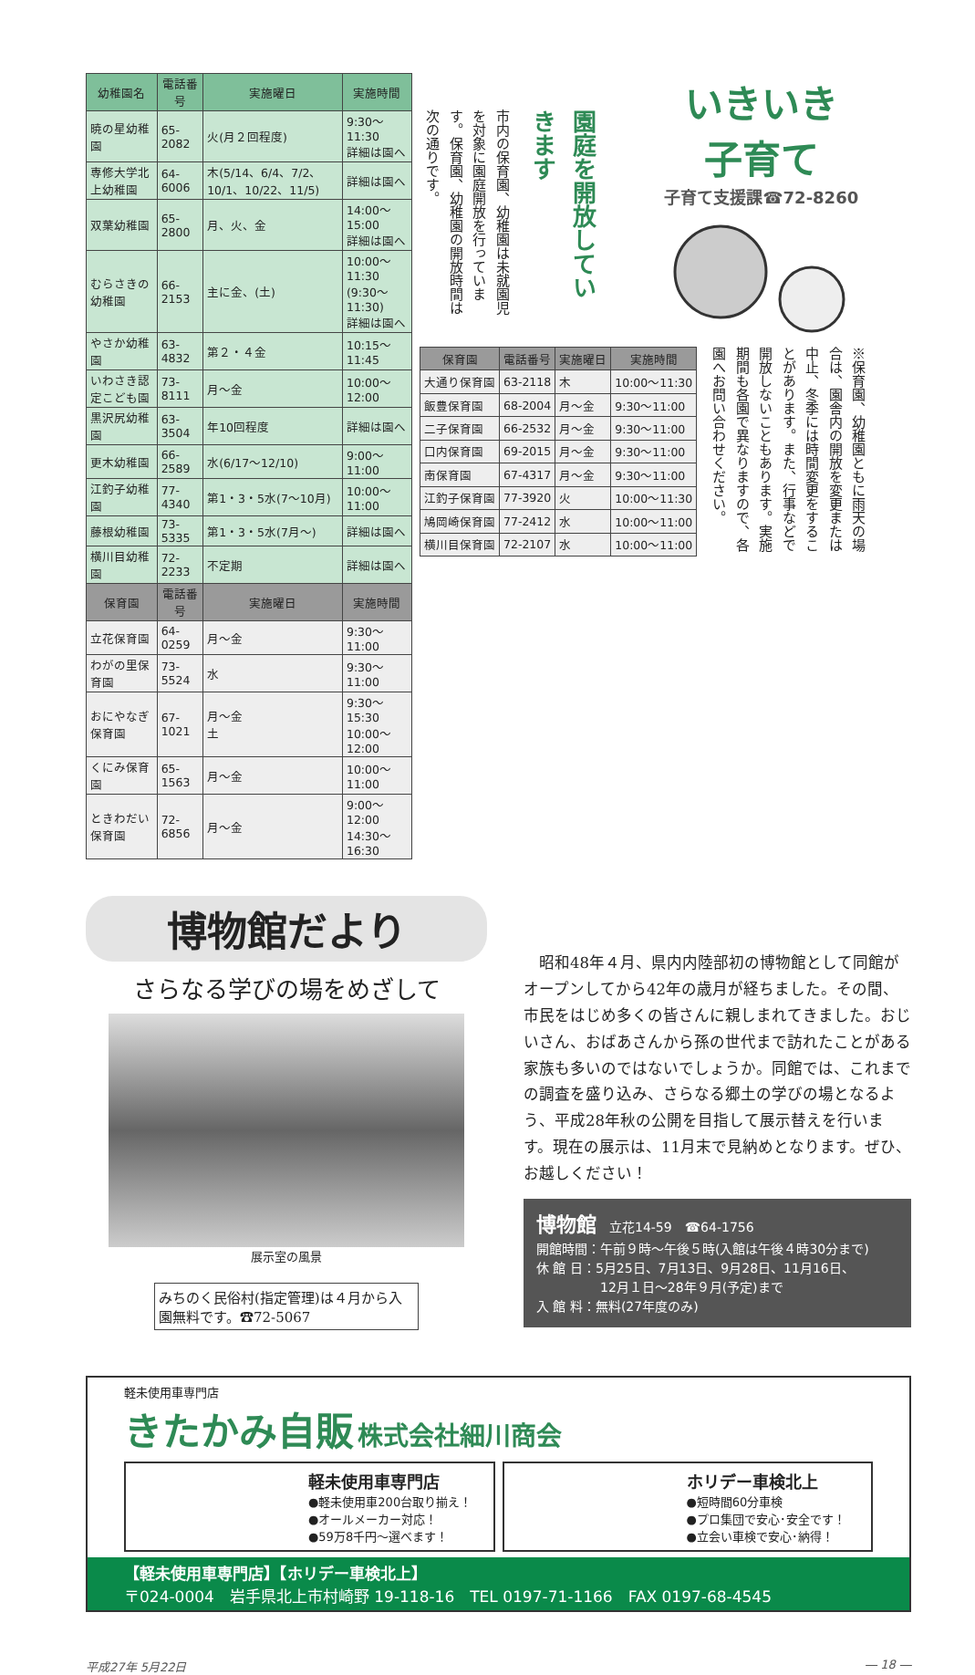| 幼稚園名 | 電話番号 | 実施曜日 | 実施時間 |
| --- | --- | --- | --- |
| 暁の星幼稚園 | 65-2082 | 火(月２回程度) | 9:30〜11:30 詳細は園へ |
| 専修大学北上幼稚園 | 64-6006 | 木(5/14、6/4、7/2、10/1、10/22、11/5) | 詳細は園へ |
| 双葉幼稚園 | 65-2800 | 月、火、金 | 14:00〜15:00 詳細は園へ |
| むらさきの幼稚園 | 66-2153 | 主に金、(土) | 10:00〜11:30 (9:30〜11:30) 詳細は園へ |
| やさか幼稚園 | 63-4832 | 第２・４金 | 10:15〜11:45 |
| いわさき認定こども園 | 73-8111 | 月〜金 | 10:00〜12:00 |
| 黒沢尻幼稚園 | 63-3504 | 年10回程度 | 詳細は園へ |
| 更木幼稚園 | 66-2589 | 水(6/17〜12/10) | 9:00〜11:00 |
| 江釣子幼稚園 | 77-4340 | 第1・3・5水(7〜10月) | 10:00〜11:00 |
| 藤根幼稚園 | 73-5335 | 第1・3・5水(7月〜) | 詳細は園へ |
| 横川目幼稚園 | 72-2233 | 不定期 | 詳細は園へ |
| 保育園 | 電話番号 | 実施曜日 | 実施時間 |
| 立花保育園 | 64-0259 | 月〜金 | 9:30〜11:00 |
| わがの里保育園 | 73-5524 | 水 | 9:30〜11:00 |
| おにやなぎ保育園 | 67-1021 | 月〜金 土 | 9:30〜15:30 10:00〜12:00 |
| くにみ保育園 | 65-1563 | 月〜金 | 10:00〜11:00 |
| ときわだい保育園 | 72-6856 | 月〜金 | 9:00〜12:00 14:30〜16:30 |
市内の保育園、幼稚園は未就園児を対象に園庭開放を行っています。保育園、幼稚園の開放時間は次の通りです。
園庭を開放していきます
いきいき
子育て
子育て支援課☎72-8260
| 保育園 | 電話番号 | 実施曜日 | 実施時間 |
| --- | --- | --- | --- |
| 大通り保育園 | 63-2118 | 木 | 10:00〜11:30 |
| 飯豊保育園 | 68-2004 | 月〜金 | 9:30〜11:00 |
| 二子保育園 | 66-2532 | 月〜金 | 9:30〜11:00 |
| 口内保育園 | 69-2015 | 月〜金 | 9:30〜11:00 |
| 南保育園 | 67-4317 | 月〜金 | 9:30〜11:00 |
| 江釣子保育園 | 77-3920 | 火 | 10:00〜11:30 |
| 鳩岡崎保育園 | 77-2412 | 水 | 10:00〜11:00 |
| 横川目保育園 | 72-2107 | 水 | 10:00〜11:00 |
※保育園、幼稚園ともに雨天の場合は、園舎内の開放を変更または中止、冬季には時間変更をすることがあります。また、行事などで開放しないこともあります。実施期間も各園で異なりますので、各園へお問い合わせください。
博物館だより
さらなる学びの場をめざして
展示室の風景
みちのく民俗村(指定管理)は４月から入園無料です。☎72-5067
　昭和48年４月、県内内陸部初の博物館として同館がオープンしてから42年の歳月が経ちました。その間、市民をはじめ多くの皆さんに親しまれてきました。おじいさん、おばあさんから孫の世代まで訪れたことがある家族も多いのではないでしょうか。同館では、これまでの調査を盛り込み、さらなる郷土の学びの場となるよう、平成28年秋の公開を目指して展示替えを行います。現在の展示は、11月末で見納めとなります。ぜひ、お越しください！
博物館　立花14-59　☎64-1756
開館時間：午前９時〜午後５時(入館は午後４時30分まで)
休 館 日：5月25日、7月13日、9月28日、11月16日、
　　　　　12月１日〜28年９月(予定)まで
入 館 料：無料(27年度のみ)
軽未使用車専門店
きたかみ自販 株式会社細川商会
軽未使用車専門店
●軽未使用車200台取り揃え！
●オールメーカー対応！
●59万8千円〜選べます！
ホリデー車検北上
●短時間60分車検
●プロ集団で安心･安全です！
●立会い車検で安心･納得！
【軽未使用車専門店】【ホリデー車検北上】
〒024-0004　岩手県北上市村崎野 19-118-16　TEL 0197-71-1166　FAX 0197-68-4545
平成27年 5月22日 ― 18 ―